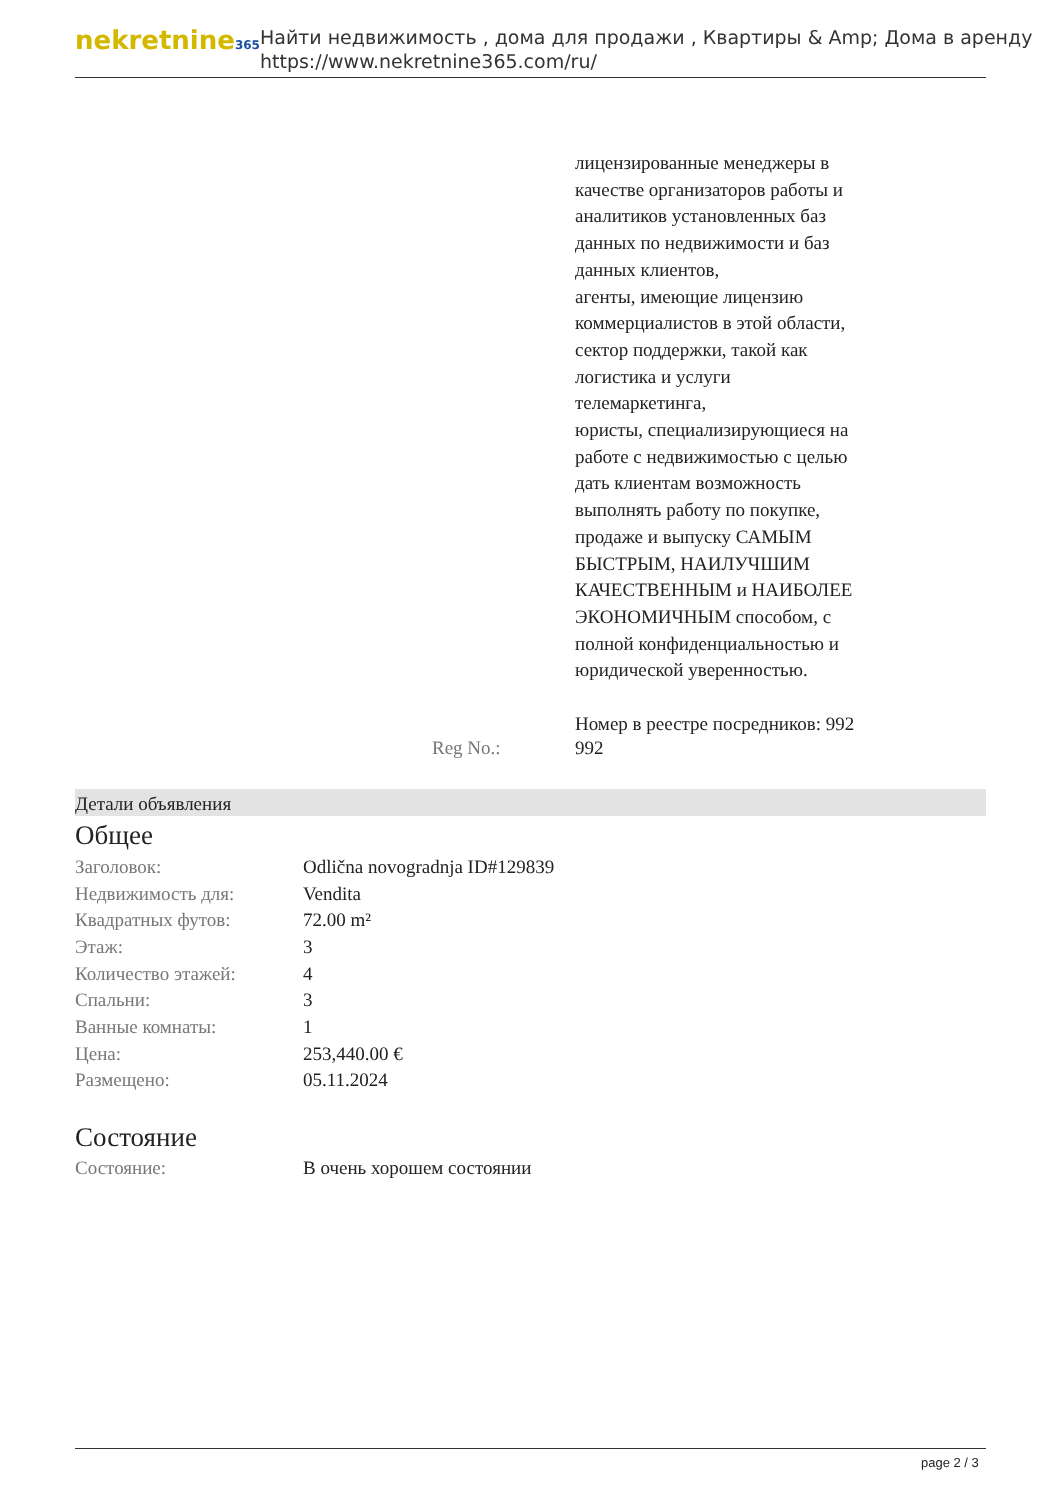nekretnine365
Найти недвижимость , дома для продажи , Квартиры & Amp; Дома в аренду
https://www.nekretnine365.com/ru/
лицензированные менеджеры в качестве организаторов работы и аналитиков установленных баз данных по недвижимости и баз данных клиентов,
агенты, имеющие лицензию коммерциалистов в этой области,
сектор поддержки, такой как логистика и услуги телемаркетинга,
юристы, специализирующиеся на работе с недвижимостью с целью дать клиентам возможность выполнять работу по покупке, продаже и выпуску САМЫМ БЫСТРЫМ, НАИЛУЧШИМ КАЧЕСТВЕННЫМ и НАИБОЛЕЕ ЭКОНОМИЧНЫМ способом, с полной конфиденциальностью и юридической уверенностью.
Номер в реестре посредников: 992
Reg No.: 992
Детали объявления
Общее
| Заголовок: | Odlična novogradnja ID#129839 |
| Недвижимость для: | Vendita |
| Квадратных футов: | 72.00 m² |
| Этаж: | 3 |
| Количество этажей: | 4 |
| Спальни: | 3 |
| Ванные комнаты: | 1 |
| Цена: | 253,440.00 € |
| Размещено: | 05.11.2024 |
Состояние
| Состояние: | В очень хорошем состоянии |
page 2 / 3